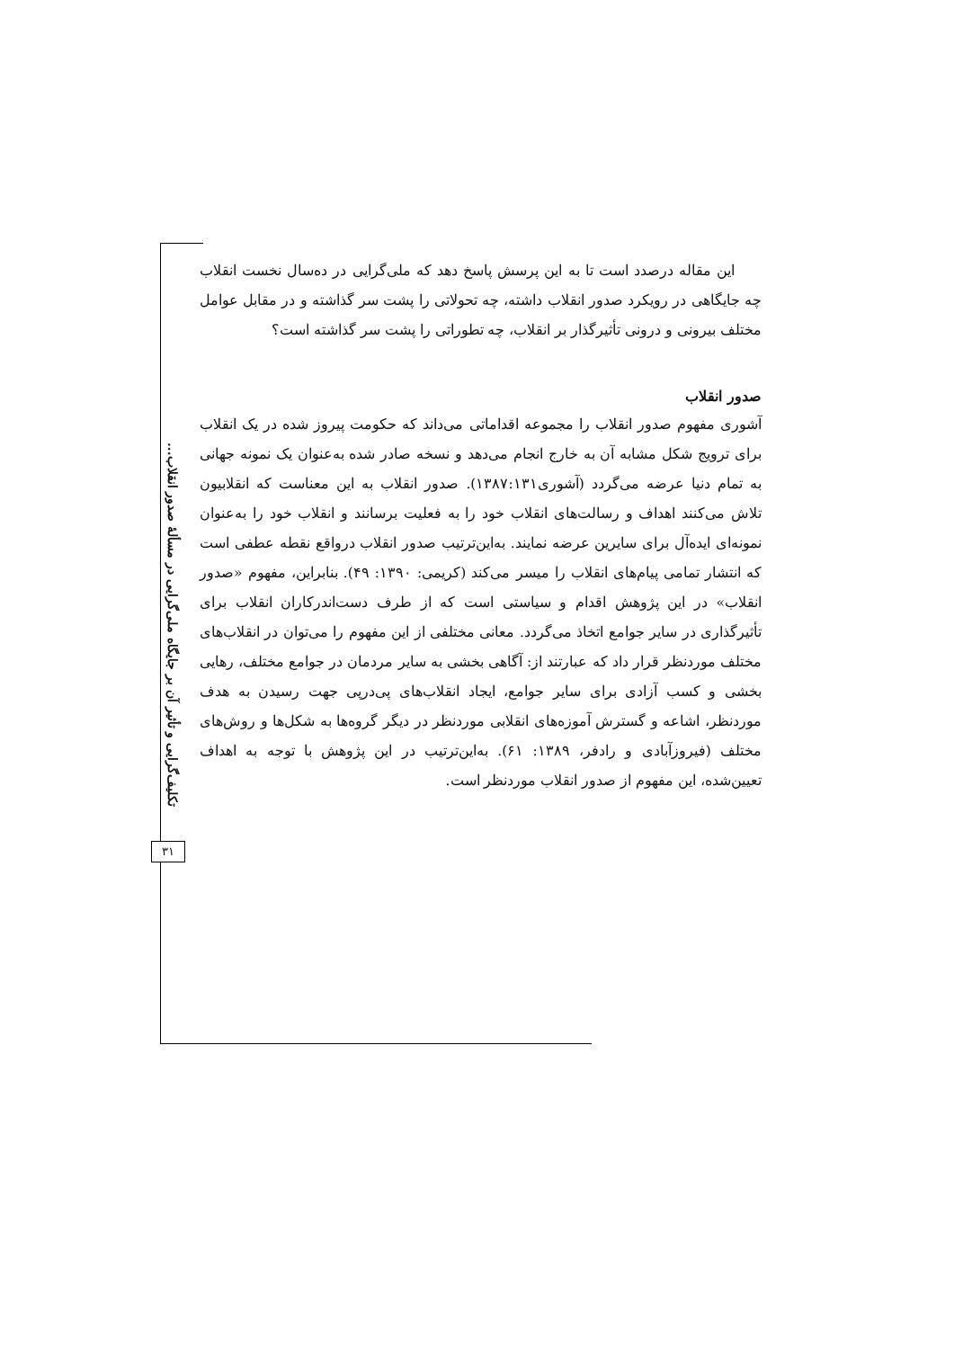تکلیف‌گرایی و تأثیر آن بر جایگاه ملی‌گرایی در مسألهٔ صدور انقلاب...
۳۱
این مقاله درصدد است تا به این پرسش پاسخ دهد که ملی‌گرایی در ده‌سال نخست انقلاب چه جایگاهی در رویکرد صدور انقلاب داشته، چه تحولاتی را پشت سر گذاشته و در مقابل عوامل مختلف بیرونی و درونی تأثیرگذار بر انقلاب، چه تطوراتی را پشت سر گذاشته است؟
صدور انقلاب
آشوری مفهوم صدور انقلاب را مجموعه اقداماتی می‌داند که حکومت پیروز شده در یک انقلاب برای ترویج شکل مشابه آن به خارج انجام می‌دهد و نسخه صادر شده به‌عنوان یک نمونه جهانی به تمام دنیا عرضه می‌گردد (آشوری۱۳۸۷:۱۳۱). صدور انقلاب به این معناست که انقلابیون تلاش می‌کنند اهداف و رسالت‌های انقلاب خود را به فعلیت برسانند و انقلاب خود را به‌عنوان نمونه‌ای ایده‌آل برای سایرین عرضه نمایند. به‌این‌ترتیب صدور انقلاب درواقع نقطه عطفی است که انتشار تمامی پیام‌های انقلاب را میسر می‌کند (کریمی: ۱۳۹۰: ۴۹). بنابراین، مفهوم «صدور انقلاب» در این پژوهش اقدام و سیاستی است که از طرف دست‌اندرکاران انقلاب برای تأثیرگذاری در سایر جوامع اتخاذ می‌گردد. معانی مختلفی از این مفهوم را می‌توان در انقلاب‌های مختلف موردنظر قرار داد که عبارتند از: آگاهی بخشی به سایر مردمان در جوامع مختلف، رهایی بخشی و کسب آزادی برای سایر جوامع، ایجاد انقلاب‌های پی‌درپی جهت رسیدن به هدف موردنظر، اشاعه و گسترش آموزه‌های انقلابی موردنظر در دیگر گروه‌ها به شکل‌ها و روش‌های مختلف (فیروزآبادی و رادفر، ۱۳۸۹: ۶۱). به‌این‌ترتیب در این پژوهش با توجه به اهداف تعیین‌شده، این مفهوم از صدور انقلاب موردنظر است.